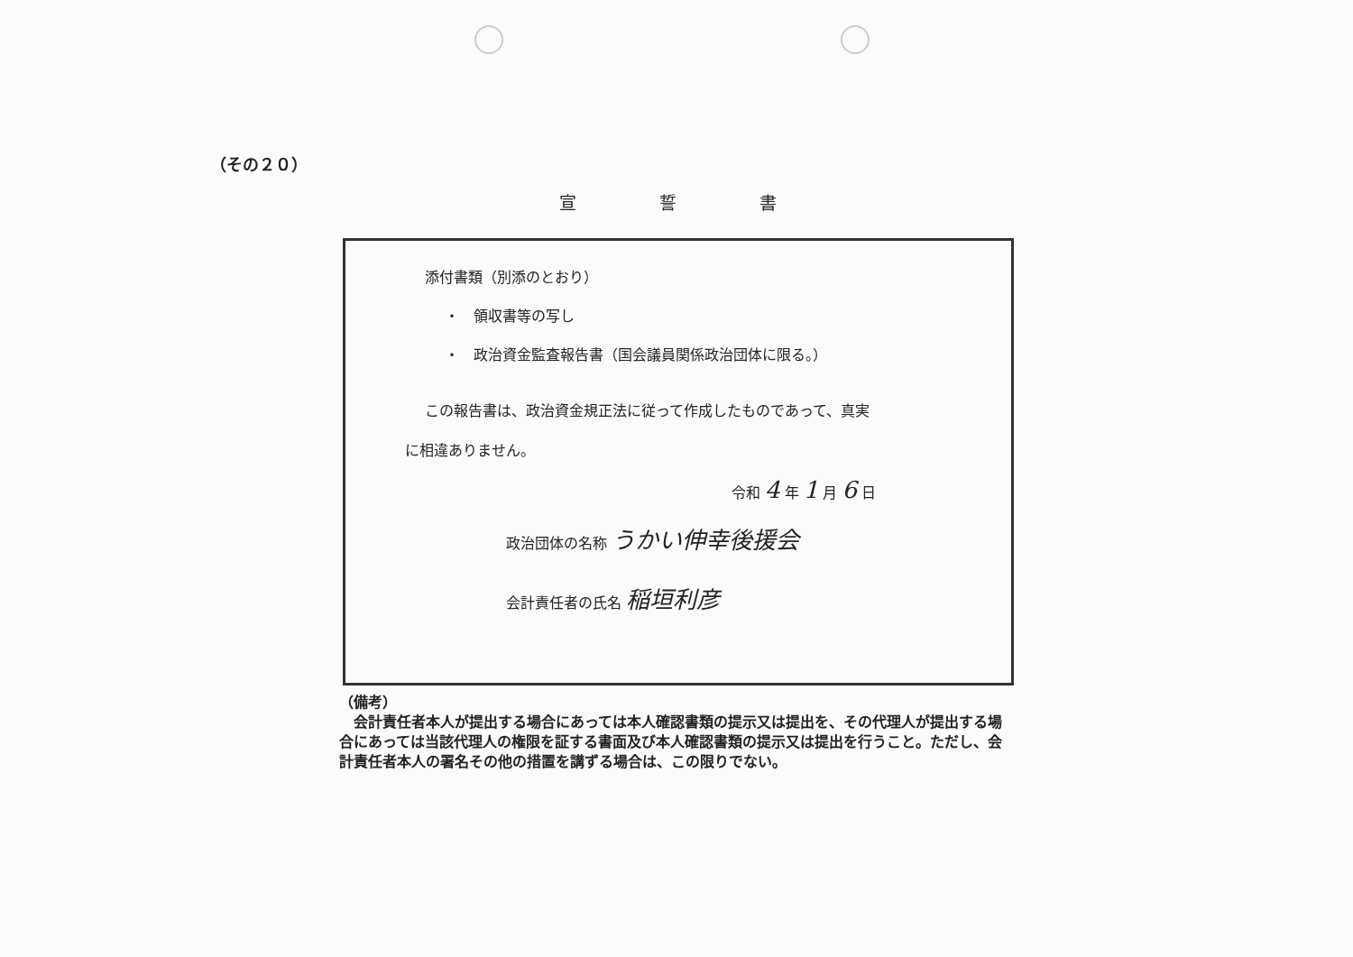（その２０）
宣誓書
添付書類（別添のとおり）
・　領収書等の写し
・　政治資金監査報告書（国会議員関係政治団体に限る。）
この報告書は、政治資金規正法に従って作成したものであって、真実
に相違ありません。
令和 4 年 1 月 6 日
政治団体の名称 うかい伸幸後援会
会計責任者の氏名 稲垣利彦
（備考）
　会計責任者本人が提出する場合にあっては本人確認書類の提示又は提出を、その代理人が提出する場合にあっては当該代理人の権限を証する書面及び本人確認書類の提示又は提出を行うこと。ただし、会計責任者本人の署名その他の措置を講ずる場合は、この限りでない。